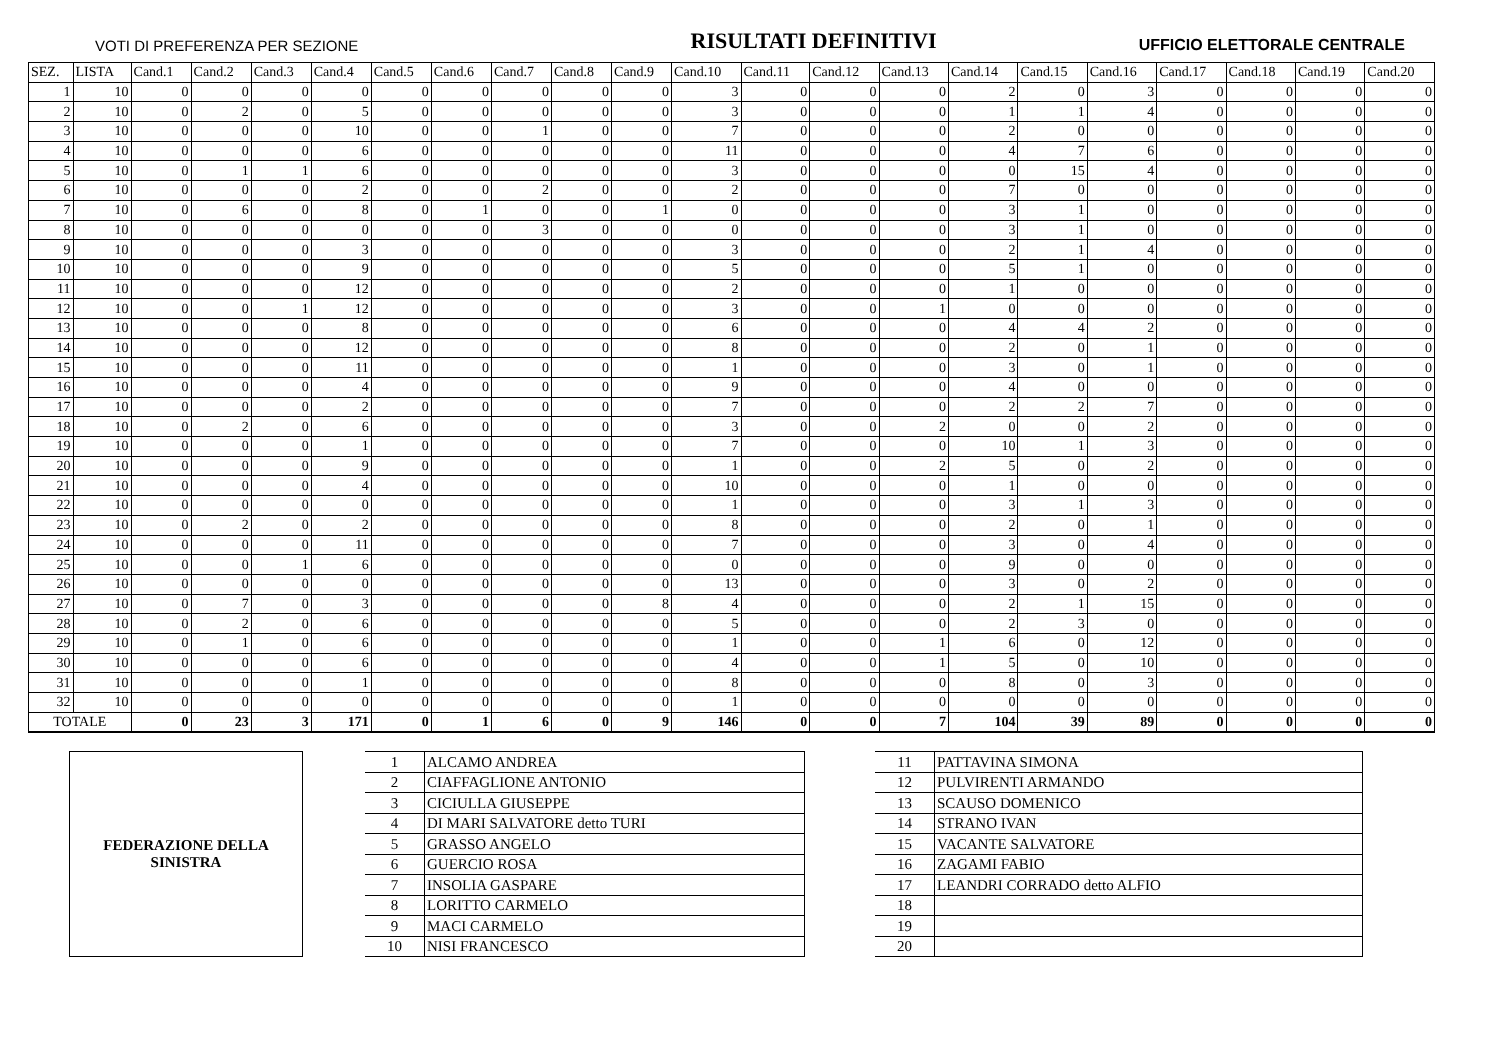VOTI DI PREFERENZA PER SEZIONE RISULTATI DEFINITIVI UFFICIO ELETTORALE CENTRALE
| SEZ. | LISTA | Cand.1 | Cand.2 | Cand.3 | Cand.4 | Cand.5 | Cand.6 | Cand.7 | Cand.8 | Cand.9 | Cand.10 | Cand.11 | Cand.12 | Cand.13 | Cand.14 | Cand.15 | Cand.16 | Cand.17 | Cand.18 | Cand.19 | Cand.20 |
| --- | --- | --- | --- | --- | --- | --- | --- | --- | --- | --- | --- | --- | --- | --- | --- | --- | --- | --- | --- | --- | --- |
| 1 | 10 | 0 | 0 | 0 | 0 | 0 | 0 | 0 | 0 | 0 | 3 | 0 | 0 | 0 | 2 | 0 | 3 | 0 | 0 | 0 | 0 |
| 2 | 10 | 0 | 2 | 0 | 5 | 0 | 0 | 0 | 0 | 0 | 3 | 0 | 0 | 0 | 1 | 1 | 4 | 0 | 0 | 0 | 0 |
| 3 | 10 | 0 | 0 | 0 | 10 | 0 | 0 | 1 | 0 | 0 | 7 | 0 | 0 | 0 | 2 | 0 | 0 | 0 | 0 | 0 | 0 |
| 4 | 10 | 0 | 0 | 0 | 6 | 0 | 0 | 0 | 0 | 0 | 11 | 0 | 0 | 0 | 4 | 7 | 6 | 0 | 0 | 0 | 0 |
| 5 | 10 | 0 | 1 | 1 | 6 | 0 | 0 | 0 | 0 | 0 | 3 | 0 | 0 | 0 | 0 | 15 | 4 | 0 | 0 | 0 | 0 |
| 6 | 10 | 0 | 0 | 0 | 2 | 0 | 0 | 2 | 0 | 0 | 2 | 0 | 0 | 0 | 7 | 0 | 0 | 0 | 0 | 0 | 0 |
| 7 | 10 | 0 | 6 | 0 | 8 | 0 | 1 | 0 | 0 | 1 | 0 | 0 | 0 | 0 | 3 | 1 | 0 | 0 | 0 | 0 | 0 |
| 8 | 10 | 0 | 0 | 0 | 0 | 0 | 0 | 3 | 0 | 0 | 0 | 0 | 0 | 0 | 3 | 1 | 0 | 0 | 0 | 0 | 0 |
| 9 | 10 | 0 | 0 | 0 | 3 | 0 | 0 | 0 | 0 | 0 | 3 | 0 | 0 | 0 | 2 | 1 | 4 | 0 | 0 | 0 | 0 |
| 10 | 10 | 0 | 0 | 0 | 9 | 0 | 0 | 0 | 0 | 0 | 5 | 0 | 0 | 0 | 5 | 1 | 0 | 0 | 0 | 0 | 0 |
| 11 | 10 | 0 | 0 | 0 | 12 | 0 | 0 | 0 | 0 | 0 | 2 | 0 | 0 | 0 | 1 | 0 | 0 | 0 | 0 | 0 | 0 |
| 12 | 10 | 0 | 0 | 1 | 12 | 0 | 0 | 0 | 0 | 0 | 3 | 0 | 0 | 1 | 0 | 0 | 0 | 0 | 0 | 0 | 0 |
| 13 | 10 | 0 | 0 | 0 | 8 | 0 | 0 | 0 | 0 | 0 | 6 | 0 | 0 | 0 | 4 | 4 | 2 | 0 | 0 | 0 | 0 |
| 14 | 10 | 0 | 0 | 0 | 12 | 0 | 0 | 0 | 0 | 0 | 8 | 0 | 0 | 0 | 2 | 0 | 1 | 0 | 0 | 0 | 0 |
| 15 | 10 | 0 | 0 | 0 | 11 | 0 | 0 | 0 | 0 | 0 | 1 | 0 | 0 | 0 | 3 | 0 | 1 | 0 | 0 | 0 | 0 |
| 16 | 10 | 0 | 0 | 0 | 4 | 0 | 0 | 0 | 0 | 0 | 9 | 0 | 0 | 0 | 4 | 0 | 0 | 0 | 0 | 0 | 0 |
| 17 | 10 | 0 | 0 | 0 | 2 | 0 | 0 | 0 | 0 | 0 | 7 | 0 | 0 | 0 | 2 | 2 | 7 | 0 | 0 | 0 | 0 |
| 18 | 10 | 0 | 2 | 0 | 6 | 0 | 0 | 0 | 0 | 0 | 3 | 0 | 0 | 2 | 0 | 0 | 2 | 0 | 0 | 0 | 0 |
| 19 | 10 | 0 | 0 | 0 | 1 | 0 | 0 | 0 | 0 | 0 | 7 | 0 | 0 | 0 | 10 | 1 | 3 | 0 | 0 | 0 | 0 |
| 20 | 10 | 0 | 0 | 0 | 9 | 0 | 0 | 0 | 0 | 0 | 1 | 0 | 0 | 2 | 5 | 0 | 2 | 0 | 0 | 0 | 0 |
| 21 | 10 | 0 | 0 | 0 | 4 | 0 | 0 | 0 | 0 | 0 | 10 | 0 | 0 | 0 | 1 | 0 | 0 | 0 | 0 | 0 | 0 |
| 22 | 10 | 0 | 0 | 0 | 0 | 0 | 0 | 0 | 0 | 0 | 1 | 0 | 0 | 0 | 3 | 1 | 3 | 0 | 0 | 0 | 0 |
| 23 | 10 | 0 | 2 | 0 | 2 | 0 | 0 | 0 | 0 | 0 | 8 | 0 | 0 | 0 | 2 | 0 | 1 | 0 | 0 | 0 | 0 |
| 24 | 10 | 0 | 0 | 0 | 11 | 0 | 0 | 0 | 0 | 0 | 7 | 0 | 0 | 0 | 3 | 0 | 4 | 0 | 0 | 0 | 0 |
| 25 | 10 | 0 | 0 | 1 | 6 | 0 | 0 | 0 | 0 | 0 | 0 | 0 | 0 | 0 | 9 | 0 | 0 | 0 | 0 | 0 | 0 |
| 26 | 10 | 0 | 0 | 0 | 0 | 0 | 0 | 0 | 0 | 0 | 13 | 0 | 0 | 0 | 3 | 0 | 2 | 0 | 0 | 0 | 0 |
| 27 | 10 | 0 | 7 | 0 | 3 | 0 | 0 | 0 | 0 | 8 | 4 | 0 | 0 | 0 | 2 | 1 | 15 | 0 | 0 | 0 | 0 |
| 28 | 10 | 0 | 2 | 0 | 6 | 0 | 0 | 0 | 0 | 0 | 5 | 0 | 0 | 0 | 2 | 3 | 0 | 0 | 0 | 0 | 0 |
| 29 | 10 | 0 | 1 | 0 | 6 | 0 | 0 | 0 | 0 | 0 | 1 | 0 | 0 | 1 | 6 | 0 | 12 | 0 | 0 | 0 | 0 |
| 30 | 10 | 0 | 0 | 0 | 6 | 0 | 0 | 0 | 0 | 0 | 4 | 0 | 0 | 1 | 5 | 0 | 10 | 0 | 0 | 0 | 0 |
| 31 | 10 | 0 | 0 | 0 | 1 | 0 | 0 | 0 | 0 | 0 | 8 | 0 | 0 | 0 | 8 | 0 | 3 | 0 | 0 | 0 | 0 |
| 32 | 10 | 0 | 0 | 0 | 0 | 0 | 0 | 0 | 0 | 0 | 1 | 0 | 0 | 0 | 0 | 0 | 0 | 0 | 0 | 0 | 0 |
| TOTALE | | 0 | 23 | 3 | 171 | 0 | 1 | 6 | 0 | 9 | 146 | 0 | 0 | 7 | 104 | 39 | 89 | 0 | 0 | 0 | 0 |
FEDERAZIONE DELLA
SINISTRA
| 1 | ALCAMO ANDREA |
| 2 | CIAFFAGLIONE ANTONIO |
| 3 | CICIULLA GIUSEPPE |
| 4 | DI MARI SALVATORE detto TURI |
| 5 | GRASSO ANGELO |
| 6 | GUERCIO ROSA |
| 7 | INSOLIA GASPARE |
| 8 | LORITTO CARMELO |
| 9 | MACI CARMELO |
| 10 | NISI FRANCESCO |
| 11 | PATTAVINA SIMONA |
| 12 | PULVIRENTI ARMANDO |
| 13 | SCAUSO DOMENICO |
| 14 | STRANO IVAN |
| 15 | VACANTE SALVATORE |
| 16 | ZAGAMI FABIO |
| 17 | LEANDRI CORRADO detto ALFIO |
| 18 | |
| 19 | |
| 20 | |